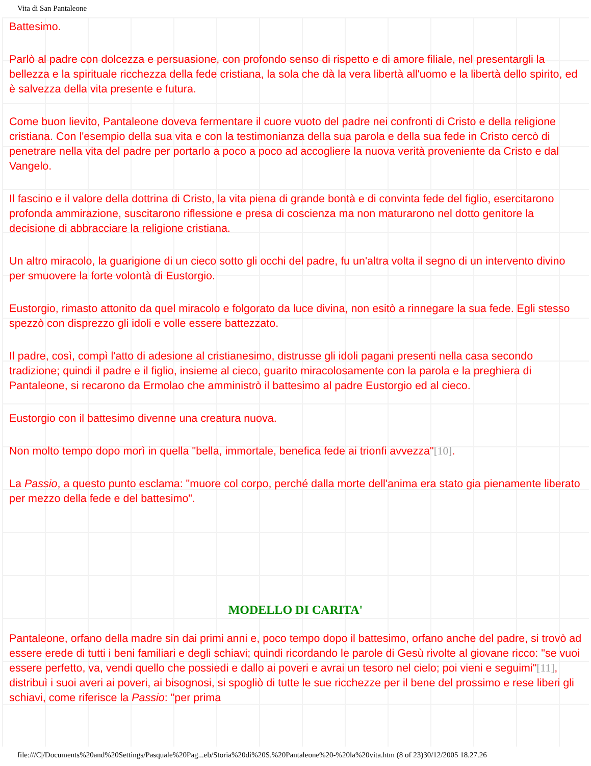Vita di San Pantaleone
Battesimo.
Parlò al padre con dolcezza e persuasione, con profondo senso di rispetto e di amore filiale, nel presentargli la bellezza e la spirituale ricchezza della fede cristiana, la sola che dà la vera libertà all'uomo e la libertà dello spirito, ed è salvezza della vita presente e futura.
Come buon lievito, Pantaleone doveva fermentare il cuore vuoto del padre nei confronti di Cristo e della religione cristiana. Con l'esempio della sua vita e con la testimonianza della sua parola e della sua fede in Cristo cercò di penetrare nella vita del padre per portarlo a poco a poco ad accogliere la nuova verità proveniente da Cristo e dal Vangelo.
Il fascino e il valore della dottrina di Cristo, la vita piena di grande bontà e di convinta fede del figlio, esercitarono profonda ammirazione, suscitarono riflessione e presa di coscienza ma non maturarono nel dotto genitore la decisione di abbracciare la religione cristiana.
Un altro miracolo, la guarigione di un cieco sotto gli occhi del padre, fu un'altra volta il segno di un intervento divino per smuovere la forte volontà di Eustorgio.
Eustorgio, rimasto attonito da quel miracolo e folgorato da luce divina, non esitò a rinnegare la sua fede. Egli stesso spezzò con disprezzo gli idoli e volle essere battezzato.
Il padre, così, compì l'atto di adesione al cristianesimo, distrusse gli idoli pagani presenti nella casa secondo tradizione; quindi il padre e il figlio, insieme al cieco, guarito miracolosamente con la parola e la preghiera di Pantaleone, si recarono da Ermolao che amministrò il battesimo al padre Eustorgio ed al cieco.
Eustorgio con il battesimo divenne una creatura nuova.
Non molto tempo dopo morì in quella "bella, immortale, benefica fede ai trionfi avvezza"[10].
La Passio, a questo punto esclama: "muore col corpo, perché dalla morte dell'anima era stato gia pienamente liberato per mezzo della fede e del battesimo".
MODELLO DI CARITA'
Pantaleone, orfano della madre sin dai primi anni e, poco tempo dopo il battesimo, orfano anche del padre, si trovò ad essere erede di tutti i beni familiari e degli schiavi; quindi ricordando le parole di Gesù rivolte al giovane ricco: "se vuoi essere perfetto, va, vendi quello che possiedi e dallo ai poveri e avrai un tesoro nel cielo; poi vieni e seguimi"[11], distribuì i suoi averi ai poveri, ai bisognosi, si spogliò di tutte le sue ricchezze per il bene del prossimo e rese liberi gli schiavi, come riferisce la Passio: "per prima
file:///C|/Documents%20and%20Settings/Pasquale%20Pag...eb/Storia%20di%20S.%20Pantaleone%20-%20la%20vita.htm (8 of 23)30/12/2005 18.27.26